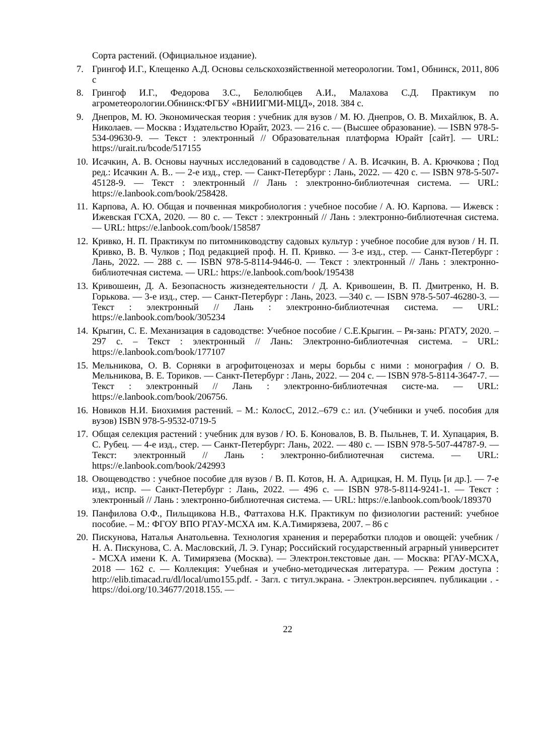Сорта растений. (Официальное издание).
7. Грингоф И.Г., Клещенко А.Д. Основы сельскохозяйственной метеорологии. Том1, Обнинск, 2011, 806 с
8. Грингоф И.Г., Федорова З.С., Белолюбцев А.И., Малахова С.Д. Практикум по агрометеорологии.Обнинск:ФГБУ «ВНИИГМИ-МЦД», 2018. 384 с.
9. Днепров, М. Ю. Экономическая теория : учебник для вузов / М. Ю. Днепров, О. В. Михайлюк, В. А. Николаев. — Москва : Издательство Юрайт, 2023. — 216 с. — (Высшее образование). — ISBN 978-5-534-09630-9. — Текст : электронный // Образовательная платформа Юрайт [сайт]. — URL: https://urait.ru/bcode/517155
10. Исачкин, А. В. Основы научных исследований в садоводстве / А. В. Исачкин, В. А. Крючкова ; Под ред.: Исачкин А. В.. — 2-е изд., стер. — Санкт-Петербург : Лань, 2022. — 420 с. — ISBN 978-5-507-45128-9. — Текст : электронный // Лань : электронно-библиотечная система. — URL: https://e.lanbook.com/book/258428.
11. Карпова, А. Ю. Общая и почвенная микробиология : учебное пособие / А. Ю. Карпова. — Ижевск : Ижевская ГСХА, 2020. — 80 с. — Текст : электронный // Лань : электронно-библиотечная система. — URL: https://e.lanbook.com/book/158587
12. Кривко, Н. П. Практикум по питомниководству садовых культур : учебное пособие для вузов / Н. П. Кривко, В. В. Чулков ; Под редакцией проф. Н. П. Кривко. — 3-е изд., стер. — Санкт-Петербург : Лань, 2022. — 288 с. — ISBN 978-5-8114-9446-0. — Текст : электронный // Лань : электронно-библиотечная система. — URL: https://e.lanbook.com/book/195438
13. Кривошеин, Д. А. Безопасность жизнедеятельности / Д. А. Кривошеин, В. П. Дмитренко, Н. В. Горькова. — 3-е изд., стер. — Санкт-Петербург : Лань, 2023. —340 с. — ISBN 978-5-507-46280-3. — Текст : электронный // Лань : электронно-библиотечная система. — URL: https://e.lanbook.com/book/305234
14. Крыгин, С. Е. Механизация в садоводстве: Учебное пособие / С.Е.Крыгин. – Ря-зань: РГАТУ, 2020. – 297 с. – Текст : электронный // Лань: Электронно-библиотечная система. – URL: https://e.lanbook.com/book/177107
15. Мельникова, О. В. Сорняки в агрофитоценозах и меры борьбы с ними : монография / О. В. Мельникова, В. Е. Ториков. — Санкт-Петербург : Лань, 2022. — 204 с. — ISBN 978-5-8114-3647-7. — Текст : электронный // Лань : электронно-библиотечная систе-ма. — URL: https://e.lanbook.com/book/206756.
16. Новиков Н.И. Биохимия растений. – М.: КолосС, 2012.–679 с.: ил. (Учебники и учеб. пособия для вузов) ISBN 978-5-9532-0719-5
17. Общая селекция растений : учебник для вузов / Ю. Б. Коновалов, В. В. Пыльнев, Т. И. Хупацария, В. С. Рубец. — 4-е изд., стер. — Санкт-Петербург: Лань, 2022. — 480 с. — ISBN 978-5-507-44787-9. — Текст: электронный // Лань : электронно-библиотечная система. — URL: https://e.lanbook.com/book/242993
18. Овощеводство : учебное пособие для вузов / В. П. Котов, Н. А. Адрицкая, Н. М. Пуць [и др.]. — 7-е изд., испр. — Санкт-Петербург : Лань, 2022. — 496 с. — ISBN 978-5-8114-9241-1. — Текст : электронный // Лань : электронно-библиотечная система. — URL: https://e.lanbook.com/book/189370
19. Панфилова О.Ф., Пильщикова Н.В., Фаттахова Н.К. Практикум по физиологии растений: учебное пособие. – М.: ФГОУ ВПО РГАУ-МСХА им. К.А.Тимирязева, 2007. – 86 с
20. Пискунова, Наталья Анатольевна. Технология хранения и переработки плодов и овощей: учебник / Н. А. Пискунова, С. А. Масловский, Л. Э. Гунар; Российский государственный аграрный университет - МСХА имени К. А. Тимирязева (Москва). — Электрон.текстовые дан. — Москва: РГАУ-МСХА, 2018 — 162 с. — Коллекция: Учебная и учебно-методическая литература. — Режим доступа : http://elib.timacad.ru/dl/local/umo155.pdf. - Загл. с титул.экрана. - Электрон.версияпеч. публикации . - https://doi.org/10.34677/2018.155. —
22